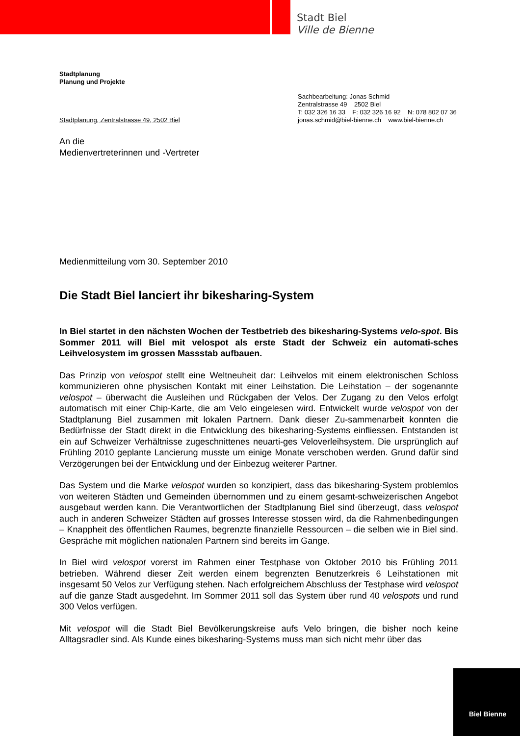Stadt Biel
Ville de Bienne
Stadtplanung
Planung und Projekte
Stadtplanung, Zentralstrasse 49, 2502 Biel
Sachbearbeitung: Jonas Schmid
Zentralstrasse 49 2502 Biel
T: 032 326 16 33 F: 032 326 16 92 N: 078 802 07 36
jonas.schmid@biel-bienne.ch www.biel-bienne.ch
An die
Medienvertreterinnen und -Vertreter
Medienmitteilung vom 30. September 2010
Die Stadt Biel lanciert ihr bikesharing-System
In Biel startet in den nächsten Wochen der Testbetrieb des bikesharing-Systems velo-spot. Bis Sommer 2011 will Biel mit velospot als erste Stadt der Schweiz ein automati-sches Leihvelosystem im grossen Massstab aufbauen.
Das Prinzip von velospot stellt eine Weltneuheit dar: Leihvelos mit einem elektronischen Schloss kommunizieren ohne physischen Kontakt mit einer Leihstation. Die Leihstation – der sogenannte velospot – überwacht die Ausleihen und Rückgaben der Velos. Der Zugang zu den Velos erfolgt automatisch mit einer Chip-Karte, die am Velo eingelesen wird. Entwickelt wurde velospot von der Stadtplanung Biel zusammen mit lokalen Partnern. Dank dieser Zu-sammenarbeit konnten die Bedürfnisse der Stadt direkt in die Entwicklung des bikesharing-Systems einfliessen. Entstanden ist ein auf Schweizer Verhältnisse zugeschnittenes neuarti-ges Veloverleihsystem. Die ursprünglich auf Frühling 2010 geplante Lancierung musste um einige Monate verschoben werden. Grund dafür sind Verzögerungen bei der Entwicklung und der Einbezug weiterer Partner.
Das System und die Marke velospot wurden so konzipiert, dass das bikesharing-System problemlos von weiteren Städten und Gemeinden übernommen und zu einem gesamt-schweizerischen Angebot ausgebaut werden kann. Die Verantwortlichen der Stadtplanung Biel sind überzeugt, dass velospot auch in anderen Schweizer Städten auf grosses Interesse stossen wird, da die Rahmenbedingungen – Knappheit des öffentlichen Raumes, begrenzte finanzielle Ressourcen – die selben wie in Biel sind. Gespräche mit möglichen nationalen Partnern sind bereits im Gange.
In Biel wird velospot vorerst im Rahmen einer Testphase von Oktober 2010 bis Frühling 2011 betrieben. Während dieser Zeit werden einem begrenzten Benutzerkreis 6 Leihstationen mit insgesamt 50 Velos zur Verfügung stehen. Nach erfolgreichem Abschluss der Testphase wird velospot auf die ganze Stadt ausgedehnt. Im Sommer 2011 soll das System über rund 40 velospots und rund 300 Velos verfügen.
Mit velospot will die Stadt Biel Bevölkerungskreise aufs Velo bringen, die bisher noch keine Alltagsradler sind. Als Kunde eines bikesharing-Systems muss man sich nicht mehr über das
Biel Bienne